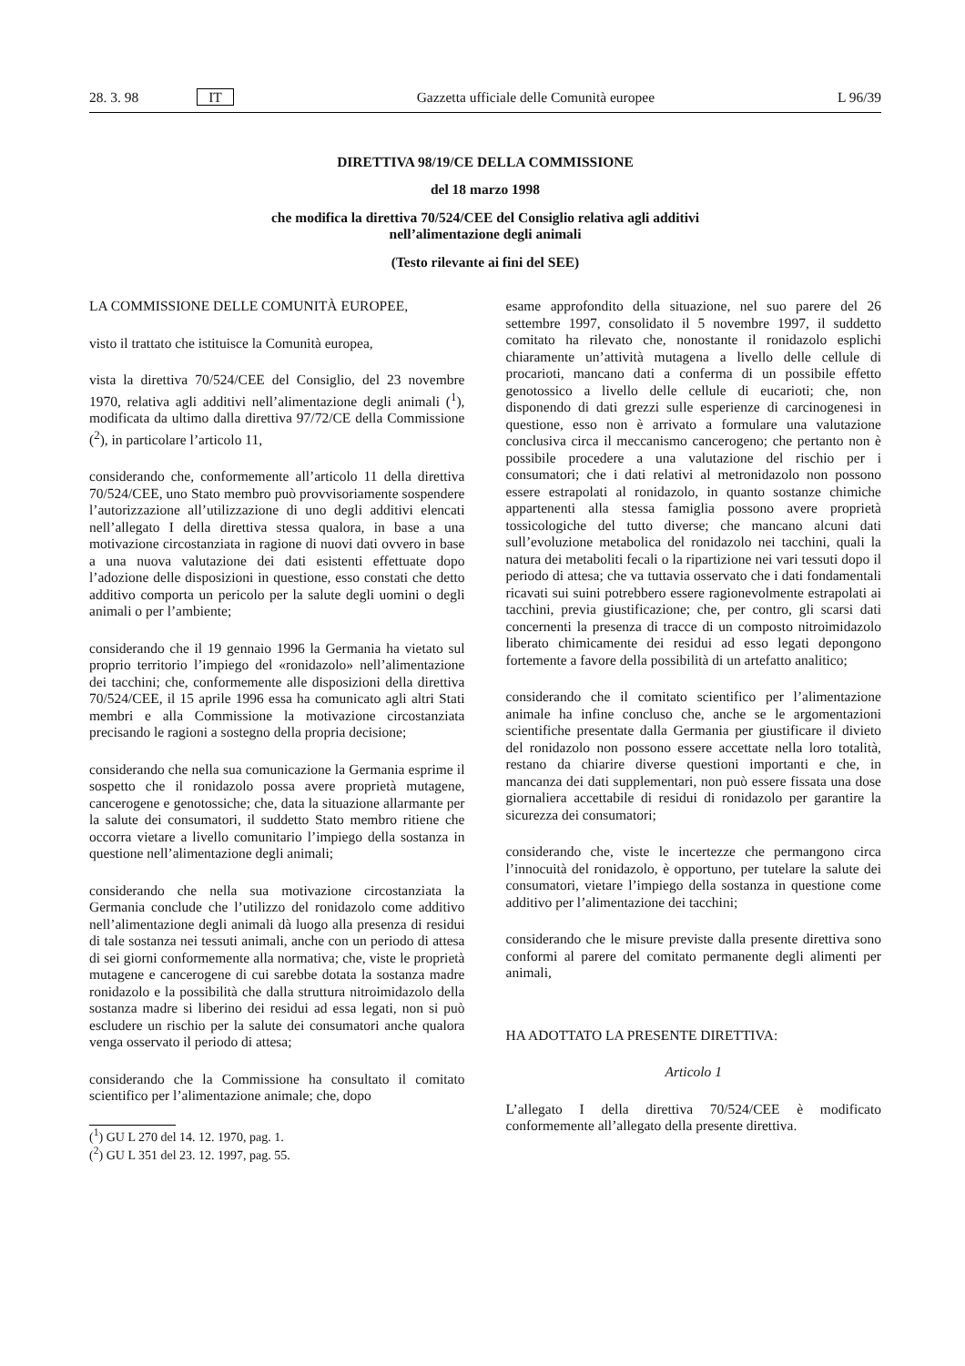28. 3. 98 IT Gazzetta ufficiale delle Comunità europee L 96/39
DIRETTIVA 98/19/CE DELLA COMMISSIONE
del 18 marzo 1998
che modifica la direttiva 70/524/CEE del Consiglio relativa agli additivi
nell’alimentazione degli animali
(Testo rilevante ai fini del SEE)
LA COMMISSIONE DELLE COMUNITÀ EUROPEE,
visto il trattato che istituisce la Comunità europea,
vista la direttiva 70/524/CEE del Consiglio, del 23 novembre 1970, relativa agli additivi nell’alimentazione degli animali (<sup>1</sup>), modificata da ultimo dalla direttiva 97/72/CE della Commissione (<sup>2</sup>), in particolare l’articolo 11,
considerando che, conformemente all’articolo 11 della direttiva 70/524/CEE, uno Stato membro può provvisoriamente sospendere l’autorizzazione all’utilizzazione di uno degli additivi elencati nell’allegato I della direttiva stessa qualora, in base a una motivazione circostanziata in ragione di nuovi dati ovvero in base a una nuova valutazione dei dati esistenti effettuate dopo l’adozione delle disposizioni in questione, esso constati che detto additivo comporta un pericolo per la salute degli uomini o degli animali o per l’ambiente;
considerando che il 19 gennaio 1996 la Germania ha vietato sul proprio territorio l’impiego del «ronidazolo» nell’alimentazione dei tacchini; che, conformemente alle disposizioni della direttiva 70/524/CEE, il 15 aprile 1996 essa ha comunicato agli altri Stati membri e alla Commissione la motivazione circostanziata precisando le ragioni a sostegno della propria decisione;
considerando che nella sua comunicazione la Germania esprime il sospetto che il ronidazolo possa avere proprietà mutagene, cancerogene e genotossiche; che, data la situazione allarmante per la salute dei consumatori, il suddetto Stato membro ritiene che occorra vietare a livello comunitario l’impiego della sostanza in questione nell’alimentazione degli animali;
considerando che nella sua motivazione circostanziata la Germania conclude che l’utilizzo del ronidazolo come additivo nell’alimentazione degli animali dà luogo alla presenza di residui di tale sostanza nei tessuti animali, anche con un periodo di attesa di sei giorni conformemente alla normativa; che, viste le proprietà mutagene e cancerogene di cui sarebbe dotata la sostanza madre ronidazolo e la possibilità che dalla struttura nitroimidazolo della sostanza madre si liberino dei residui ad essa legati, non si può escludere un rischio per la salute dei consumatori anche qualora venga osservato il periodo di attesa;
considerando che la Commissione ha consultato il comitato scientifico per l’alimentazione animale; che, dopo
(<sup>1</sup>) GU L 270 del 14. 12. 1970, pag. 1.
(<sup>2</sup>) GU L 351 del 23. 12. 1997, pag. 55.
esame approfondito della situazione, nel suo parere del 26 settembre 1997, consolidato il 5 novembre 1997, il suddetto comitato ha rilevato che, nonostante il ronidazolo esplichi chiaramente un’attività mutagena a livello delle cellule di procarioti, mancano dati a conferma di un possibile effetto genotossico a livello delle cellule di eucarioti; che, non disponendo di dati grezzi sulle esperienze di carcinogenesi in questione, esso non è arrivato a formulare una valutazione conclusiva circa il meccanismo cancerogeno; che pertanto non è possibile procedere a una valutazione del rischio per i consumatori; che i dati relativi al metronidazolo non possono essere estrapolati al ronidazolo, in quanto sostanze chimiche appartenenti alla stessa famiglia possono avere proprietà tossicologiche del tutto diverse; che mancano alcuni dati sull’evoluzione metabolica del ronidazolo nei tacchini, quali la natura dei metaboliti fecali o la ripartizione nei vari tessuti dopo il periodo di attesa; che va tuttavia osservato che i dati fondamentali ricavati sui suini potrebbero essere ragionevolmente estrapolati ai tacchini, previa giustificazione; che, per contro, gli scarsi dati concernenti la presenza di tracce di un composto nitroimidazolo liberato chimicamente dei residui ad esso legati depongono fortemente a favore della possibilità di un artefatto analitico;
considerando che il comitato scientifico per l’alimentazione animale ha infine concluso che, anche se le argomentazioni scientifiche presentate dalla Germania per giustificare il divieto del ronidazolo non possono essere accettate nella loro totalità, restano da chiarire diverse questioni importanti e che, in mancanza dei dati supplementari, non può essere fissata una dose giornaliera accettabile di residui di ronidazolo per garantire la sicurezza dei consumatori;
considerando che, viste le incertezze che permangono circa l’innocuità del ronidazolo, è opportuno, per tutelare la salute dei consumatori, vietare l’impiego della sostanza in questione come additivo per l’alimentazione dei tacchini;
considerando che le misure previste dalla presente direttiva sono conformi al parere del comitato permanente degli alimenti per animali,
HA ADOTTATO LA PRESENTE DIRETTIVA:
Articolo 1
L’allegato I della direttiva 70/524/CEE è modificato conformemente all’allegato della presente direttiva.